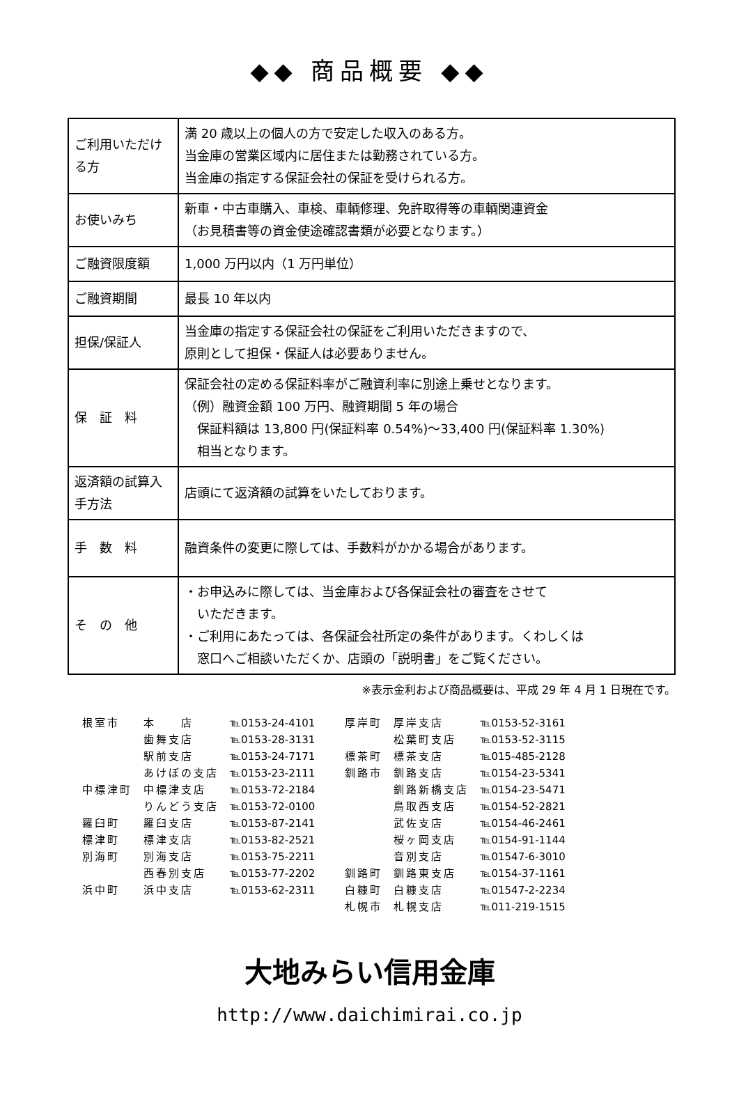◆◆ 商品概要 ◆◆
| ご利用いただける方 | 満 20 歳以上の個人の方で安定した収入のある方。 当金庫の営業区域内に居住または勤務されている方。 当金庫の指定する保証会社の保証を受けられる方。 |
| お使いみち | 新車・中古車購入、車検、車輌修理、免許取得等の車輌関連資金 （お見積書等の資金使途確認書類が必要となります。） |
| ご融資限度額 | 1,000 万円以内（1 万円単位） |
| ご融資期間 | 最長 10 年以内 |
| 担保/保証人 | 当金庫の指定する保証会社の保証をご利用いただきますので、 原則として担保・保証人は必要ありません。 |
| 保 証 料 | 保証会社の定める保証料率がご融資利率に別途上乗せとなります。 （例）融資金額 100 万円、融資期間 5 年の場合 保証料額は 13,800 円(保証料率 0.54%)～33,400 円(保証料率 1.30%) 相当となります。 |
| 返済額の試算入手方法 | 店頭にて返済額の試算をいたしております。 |
| 手 数 料 | 融資条件の変更に際しては、手数料がかかる場合があります。 |
| そ の 他 | ・お申込みに際しては、当金庫および各保証会社の審査をさせて いただきます。 ・ご利用にあたっては、各保証会社所定の条件があります。くわしくは 窓口へご相談いただくか、店頭の「説明書」をご覧ください。 |
※表示金利および商品概要は、平成 29 年 4 月 1 日現在です。
| 根室市 | 本 店 | ℡0153-24-4101 | 厚岸町 | 厚岸支店 | ℡0153-52-3161 |
| | 歯舞支店 | ℡0153-28-3131 | | 松葉町支店 | ℡0153-52-3115 |
| | 駅前支店 | ℡0153-24-7171 | 標茶町 | 標茶支店 | ℡015-485-2128 |
| | あけぼの支店 | ℡0153-23-2111 | 釧路市 | 釧路支店 | ℡0154-23-5341 |
| 中標津町 | 中標津支店 | ℡0153-72-2184 | | 釧路新橋支店 | ℡0154-23-5471 |
| | りんどう支店 | ℡0153-72-0100 | | 鳥取西支店 | ℡0154-52-2821 |
| 羅臼町 | 羅臼支店 | ℡0153-87-2141 | | 武佐支店 | ℡0154-46-2461 |
| 標津町 | 標津支店 | ℡0153-82-2521 | | 桜ヶ岡支店 | ℡0154-91-1144 |
| 別海町 | 別海支店 | ℡0153-75-2211 | | 音別支店 | ℡01547-6-3010 |
| | 西春別支店 | ℡0153-77-2202 | 釧路町 | 釧路東支店 | ℡0154-37-1161 |
| 浜中町 | 浜中支店 | ℡0153-62-2311 | 白糠町 | 白糠支店 | ℡01547-2-2234 |
| | | | 札幌市 | 札幌支店 | ℡011-219-1515 |
大地みらい信用金庫
http://www.daichimirai.co.jp